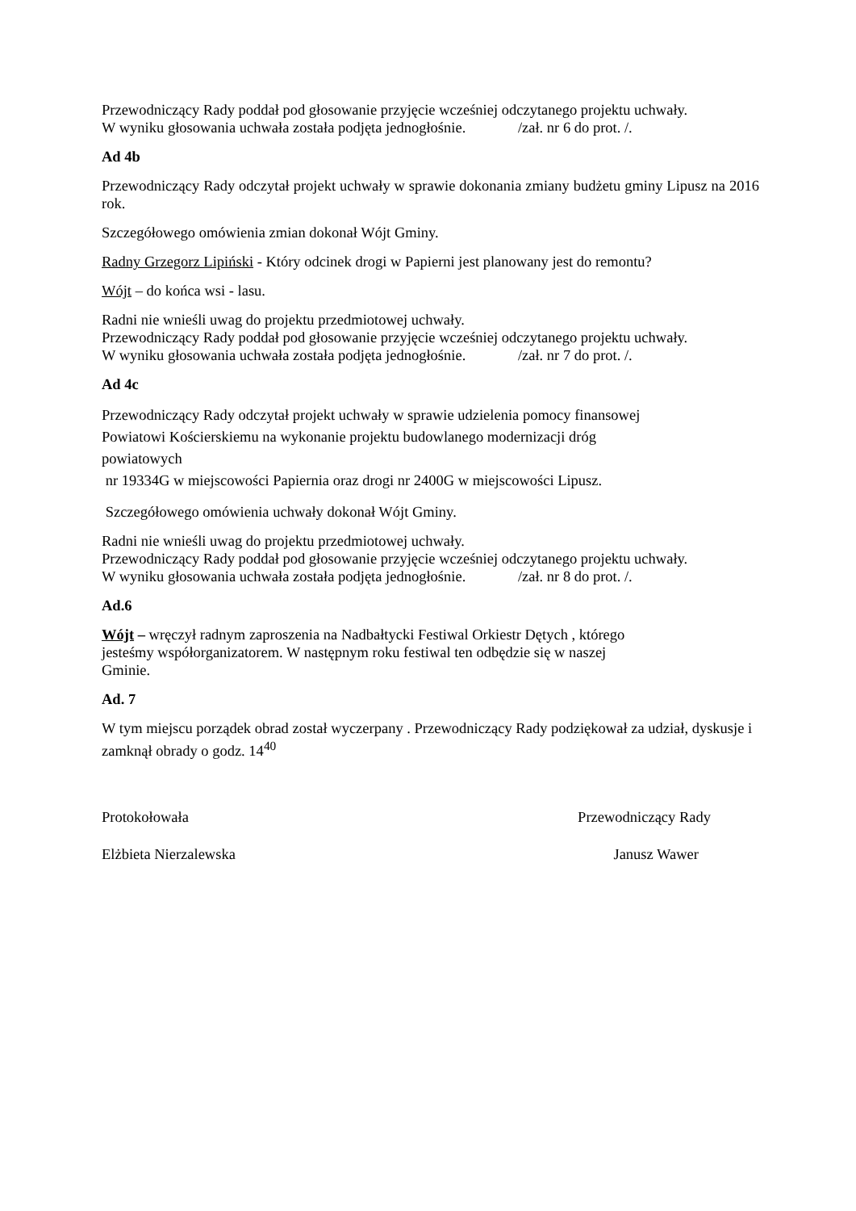Przewodniczący Rady poddał pod głosowanie przyjęcie wcześniej odczytanego projektu uchwały.
W wyniku głosowania uchwała została podjęta jednogłośnie. /zał. nr 6 do prot. /.
Ad 4b
Przewodniczący Rady odczytał projekt uchwały w sprawie dokonania zmiany budżetu gminy Lipusz na 2016 rok.
Szczegółowego omówienia zmian dokonał Wójt Gminy.
Radny Grzegorz Lipiński - Który odcinek drogi w Papierni jest planowany jest do remontu?
Wójt – do końca wsi - lasu.
Radni nie wnieśli uwag do projektu przedmiotowej uchwały.
Przewodniczący Rady poddał pod głosowanie przyjęcie wcześniej odczytanego projektu uchwały.
W wyniku głosowania uchwała została podjęta jednogłośnie. /zał. nr 7 do prot. /.
Ad 4c
Przewodniczący Rady odczytał projekt uchwały w sprawie udzielenia pomocy finansowej
Powiatowi Kościerskiemu na wykonanie projektu budowlanego modernizacji dróg
powiatowych
nr 19334G w miejscowości Papiernia oraz drogi nr 2400G w miejscowości Lipusz.
Szczegółowego omówienia uchwały dokonał Wójt Gminy.
Radni nie wnieśli uwag do projektu przedmiotowej uchwały.
Przewodniczący Rady poddał pod głosowanie przyjęcie wcześniej odczytanego projektu uchwały.
W wyniku głosowania uchwała została podjęta jednogłośnie. /zał. nr 8 do prot. /.
Ad.6
Wójt – wręczył radnym zaproszenia na Nadbałtycki Festiwal Orkiestr Dętych , którego
jesteśmy współorganizatorem. W następnym roku festiwal ten odbędzie się w naszej
Gminie.
Ad. 7
W tym miejscu porządek obrad został wyczerpany . Przewodniczący Rady podziękował za udział, dyskusje i zamknął obrady o godz. 14<sup>40</sup>
Protokołowała Przewodniczący Rady
Elżbieta Nierzalewska Janusz Wawer